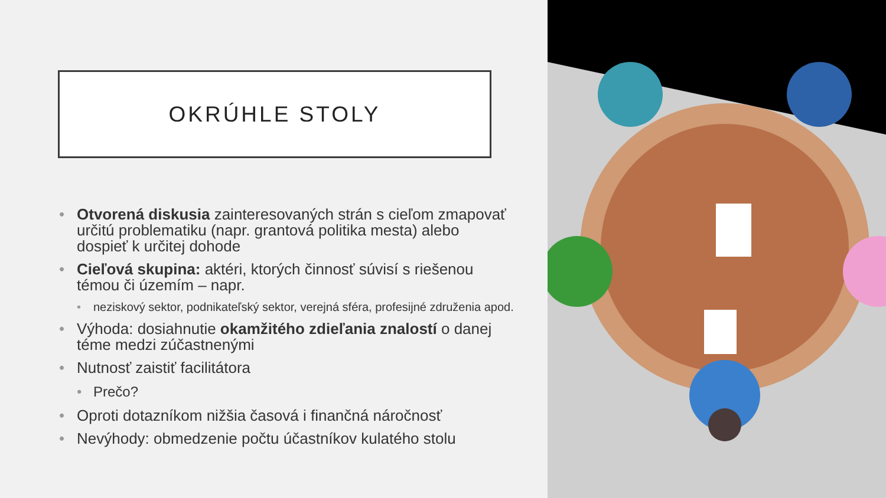OKRÚHLE STOLY
• Otvorená diskusia zainteresovaných strán s cieľom zmapovať určitú problematiku (napr. grantová politika mesta) alebo dospieť k určitej dohode
• Cieľová skupina: aktéri, ktorých činnosť súvisí s riešenou témou či územím – napr.
• neziskový sektor, podnikateľský sektor, verejná sféra, profesijné združenia apod.
• Výhoda: dosiahnutie okamžitého zdieľania znalostí o danej téme medzi zúčastnenými
• Nutnosť zaistiť facilitátora
• Prečo?
• Oproti dotazníkom nižšia časová i finančná náročnosť
• Nevýhody: obmedzenie počtu účastníkov kulatého stolu